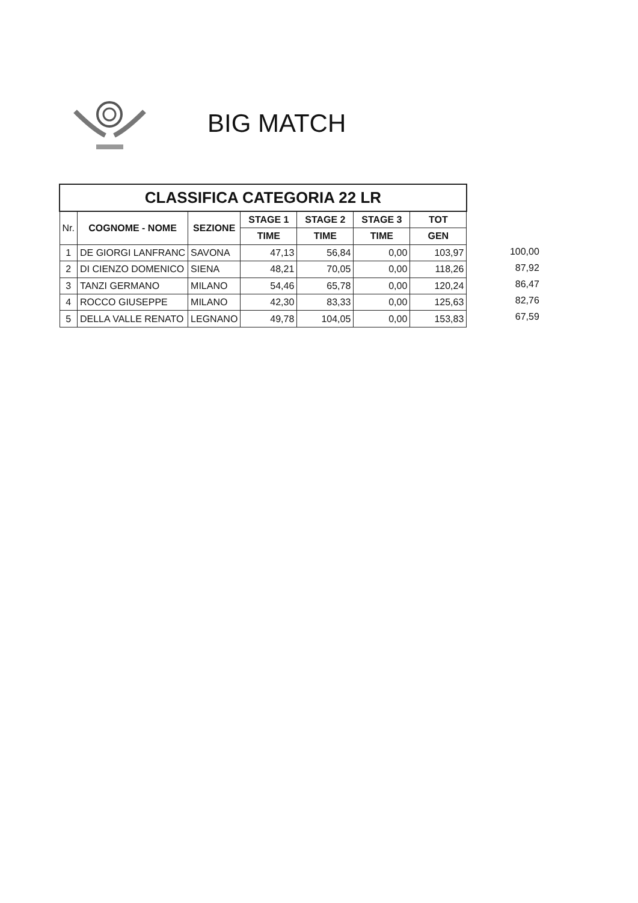BIG MATCH
| CLASSIFICA CATEGORIA 22 LR | | | | | | |
| --- | --- | --- | --- | --- | --- | --- |
| Nr. | COGNOME - NOME | SEZIONE | STAGE 1 | STAGE 2 | STAGE 3 | TOT |
| | | | TIME | TIME | TIME | GEN |
| 1 | DE GIORGI LANFRANC | SAVONA | 47,13 | 56,84 | 0,00 | 103,97 |
| 2 | DI CIENZO DOMENICO | SIENA | 48,21 | 70,05 | 0,00 | 118,26 |
| 3 | TANZI GERMANO | MILANO | 54,46 | 65,78 | 0,00 | 120,24 |
| 4 | ROCCO GIUSEPPE | MILANO | 42,30 | 83,33 | 0,00 | 125,63 |
| 5 | DELLA VALLE RENATO | LEGNANO | 49,78 | 104,05 | 0,00 | 153,83 |
100,00
87,92
86,47
82,76
67,59